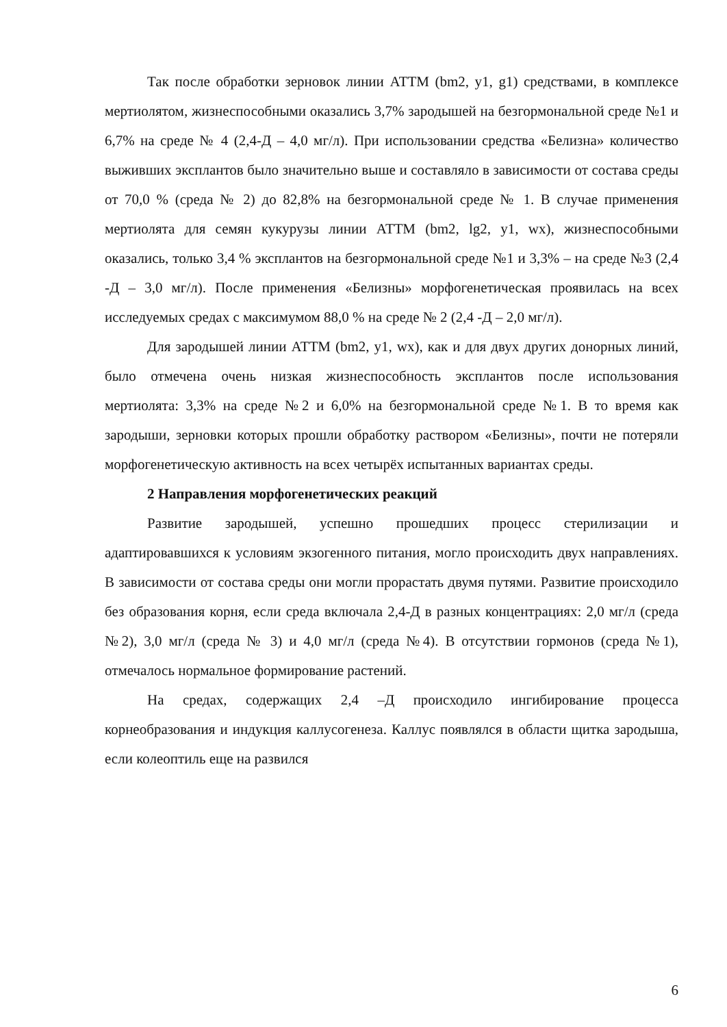Так после обработки зерновок линии АТТМ (bm2, y1, g1) средствами, в комплексе мертиолятом, жизнеспособными оказались 3,7% зародышей на безгормональной среде №1 и 6,7% на среде № 4 (2,4-Д – 4,0 мг/л). При использовании средства «Белизна» количество выживших эксплантов было значительно выше и составляло в зависимости от состава среды от 70,0 % (среда № 2) до 82,8% на безгормональной среде № 1. В случае применения мертиолята для семян кукурузы линии АТТМ (bm2, lg2, y1, wx), жизнеспособными оказались, только 3,4 % эксплантов на безгормональной среде №1 и 3,3% – на среде №3 (2,4 -Д – 3,0 мг/л). После применения «Белизны» морфогенетическая проявилась на всех исследуемых средах с максимумом 88,0 % на среде № 2 (2,4 -Д – 2,0 мг/л).
Для зародышей линии АТТМ (bm2, y1, wx), как и для двух других донорных линий, было отмечена очень низкая жизнеспособность эксплантов после использования мертиолята: 3,3% на среде №2 и 6,0% на безгормональной среде №1. В то время как зародыши, зерновки которых прошли обработку раствором «Белизны», почти не потеряли морфогенетическую активность на всех четырёх испытанных вариантах среды.
2 Направления морфогенетических реакций
Развитие зародышей, успешно прошедших процесс стерилизации и адаптировавшихся к условиям экзогенного питания, могло происходить двух направлениях. В зависимости от состава среды они могли прорастать двумя путями. Развитие происходило без образования корня, если среда включала 2,4-Д в разных концентрациях: 2,0 мг/л (среда №2), 3,0 мг/л (среда № 3) и 4,0 мг/л (среда №4). В отсутствии гормонов (среда №1), отмечалось нормальное формирование растений.
На средах, содержащих 2,4 –Д происходило ингибирование процесса корнеобразования и индукция каллусогенеза. Каллус появлялся в области щитка зародыша, если колеоптиль еще на развился
6